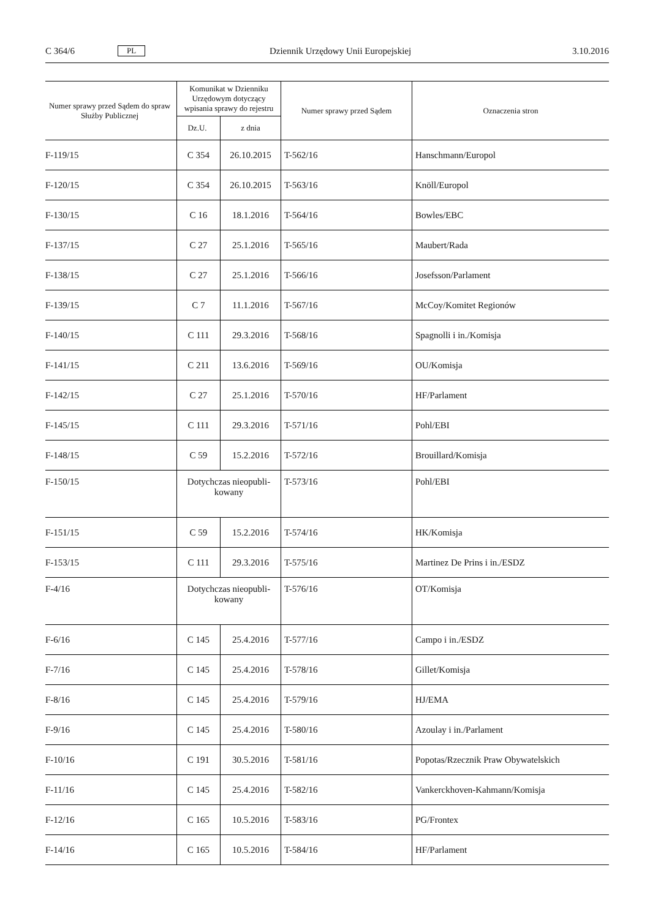C 364/6 PL Dziennik Urzędowy Unii Europejskiej 3.10.2016
| Numer sprawy przed Sądem do spraw Służby Publicznej | Komunikat w Dzienniku Urzędowym dotyczący wpisania sprawy do rejestru | | Numer sprawy przed Sądem | Oznaczenia stron |
| --- | --- | --- | --- | --- |
| | Dz.U. | z dnia | | |
| F-119/15 | C 354 | 26.10.2015 | T-562/16 | Hanschmann/Europol |
| F-120/15 | C 354 | 26.10.2015 | T-563/16 | Knöll/Europol |
| F-130/15 | C 16 | 18.1.2016 | T-564/16 | Bowles/EBC |
| F-137/15 | C 27 | 25.1.2016 | T-565/16 | Maubert/Rada |
| F-138/15 | C 27 | 25.1.2016 | T-566/16 | Josefsson/Parlament |
| F-139/15 | C 7 | 11.1.2016 | T-567/16 | McCoy/Komitet Regionów |
| F-140/15 | C 111 | 29.3.2016 | T-568/16 | Spagnolli i in./Komisja |
| F-141/15 | C 211 | 13.6.2016 | T-569/16 | OU/Komisja |
| F-142/15 | C 27 | 25.1.2016 | T-570/16 | HF/Parlament |
| F-145/15 | C 111 | 29.3.2016 | T-571/16 | Pohl/EBI |
| F-148/15 | C 59 | 15.2.2016 | T-572/16 | Brouillard/Komisja |
| F-150/15 | Dotychczas nieopubli- kowany | | T-573/16 | Pohl/EBI |
| F-151/15 | C 59 | 15.2.2016 | T-574/16 | HK/Komisja |
| F-153/15 | C 111 | 29.3.2016 | T-575/16 | Martinez De Prins i in./ESDZ |
| F-4/16 | Dotychczas nieopubli- kowany | | T-576/16 | OT/Komisja |
| F-6/16 | C 145 | 25.4.2016 | T-577/16 | Campo i in./ESDZ |
| F-7/16 | C 145 | 25.4.2016 | T-578/16 | Gillet/Komisja |
| F-8/16 | C 145 | 25.4.2016 | T-579/16 | HJ/EMA |
| F-9/16 | C 145 | 25.4.2016 | T-580/16 | Azoulay i in./Parlament |
| F-10/16 | C 191 | 30.5.2016 | T-581/16 | Popotas/Rzecznik Praw Obywatelskich |
| F-11/16 | C 145 | 25.4.2016 | T-582/16 | Vankerckhoven-Kahmann/Komisja |
| F-12/16 | C 165 | 10.5.2016 | T-583/16 | PG/Frontex |
| F-14/16 | C 165 | 10.5.2016 | T-584/16 | HF/Parlament |